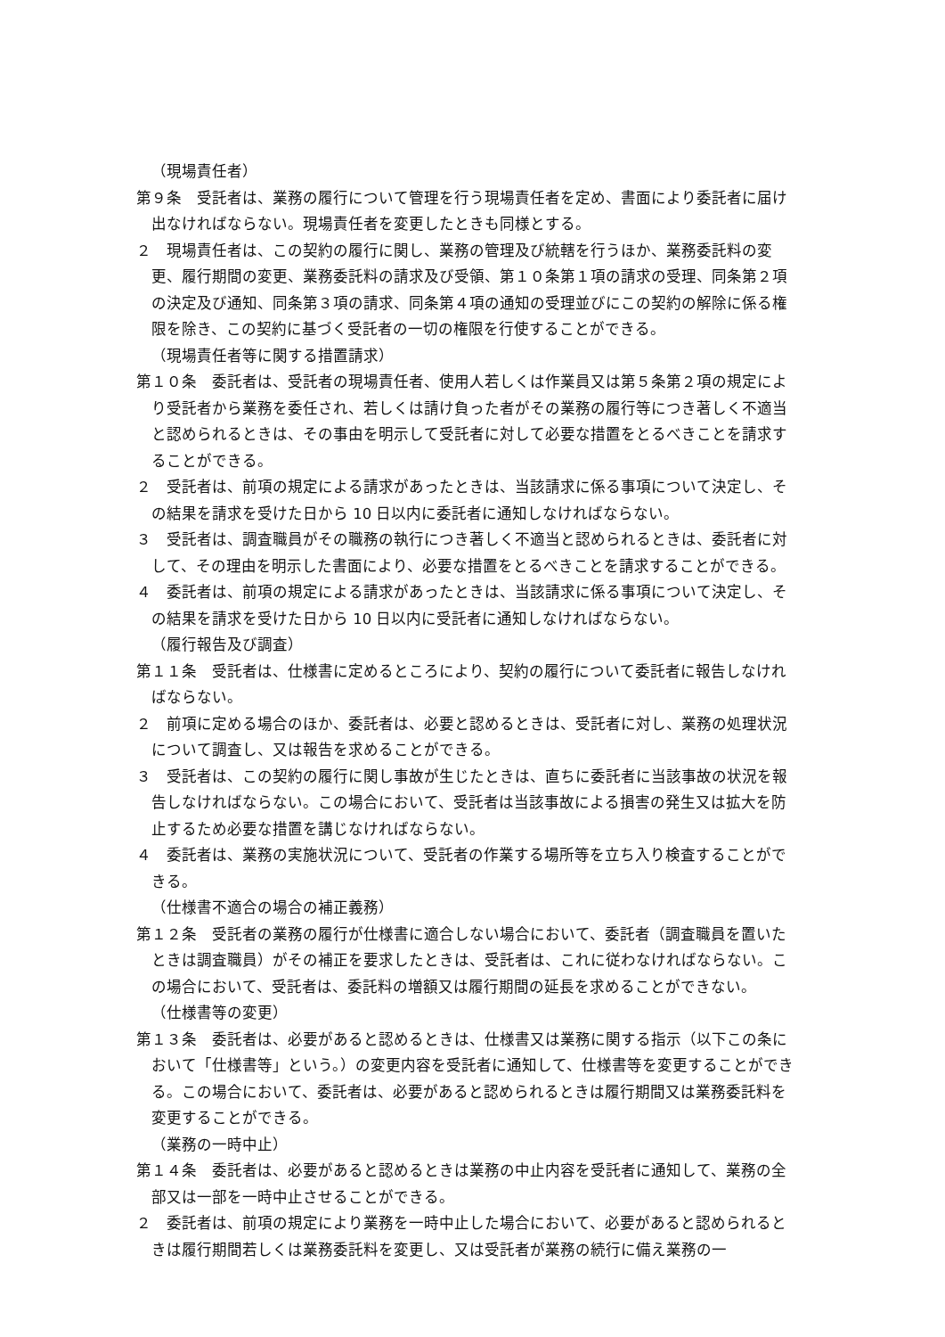（現場責任者）
第９条　受託者は、業務の履行について管理を行う現場責任者を定め、書面により委託者に届け出なければならない。現場責任者を変更したときも同様とする。
２　現場責任者は、この契約の履行に関し、業務の管理及び統轄を行うほか、業務委託料の変更、履行期間の変更、業務委託料の請求及び受領、第１０条第１項の請求の受理、同条第２項の決定及び通知、同条第３項の請求、同条第４項の通知の受理並びにこの契約の解除に係る権限を除き、この契約に基づく受託者の一切の権限を行使することができる。
（現場責任者等に関する措置請求）
第１０条　委託者は、受託者の現場責任者、使用人若しくは作業員又は第５条第２項の規定により受託者から業務を委任され、若しくは請け負った者がその業務の履行等につき著しく不適当と認められるときは、その事由を明示して受託者に対して必要な措置をとるべきことを請求することができる。
２　受託者は、前項の規定による請求があったときは、当該請求に係る事項について決定し、その結果を請求を受けた日から 10 日以内に委託者に通知しなければならない。
３　受託者は、調査職員がその職務の執行につき著しく不適当と認められるときは、委託者に対して、その理由を明示した書面により、必要な措置をとるべきことを請求することができる。
４　委託者は、前項の規定による請求があったときは、当該請求に係る事項について決定し、その結果を請求を受けた日から 10 日以内に受託者に通知しなければならない。
（履行報告及び調査）
第１１条　受託者は、仕様書に定めるところにより、契約の履行について委託者に報告しなければならない。
２　前項に定める場合のほか、委託者は、必要と認めるときは、受託者に対し、業務の処理状況について調査し、又は報告を求めることができる。
３　受託者は、この契約の履行に関し事故が生じたときは、直ちに委託者に当該事故の状況を報告しなければならない。この場合において、受託者は当該事故による損害の発生又は拡大を防止するため必要な措置を講じなければならない。
４　委託者は、業務の実施状況について、受託者の作業する場所等を立ち入り検査することができる。
（仕様書不適合の場合の補正義務）
第１２条　受託者の業務の履行が仕様書に適合しない場合において、委託者（調査職員を置いたときは調査職員）がその補正を要求したときは、受託者は、これに従わなければならない。この場合において、受託者は、委託料の増額又は履行期間の延長を求めることができない。
（仕様書等の変更）
第１３条　委託者は、必要があると認めるときは、仕様書又は業務に関する指示（以下この条において「仕様書等」という。）の変更内容を受託者に通知して、仕様書等を変更することができる。この場合において、委託者は、必要があると認められるときは履行期間又は業務委託料を変更することができる。
（業務の一時中止）
第１４条　委託者は、必要があると認めるときは業務の中止内容を受託者に通知して、業務の全部又は一部を一時中止させることができる。
２　委託者は、前項の規定により業務を一時中止した場合において、必要があると認められるときは履行期間若しくは業務委託料を変更し、又は受託者が業務の続行に備え業務の一